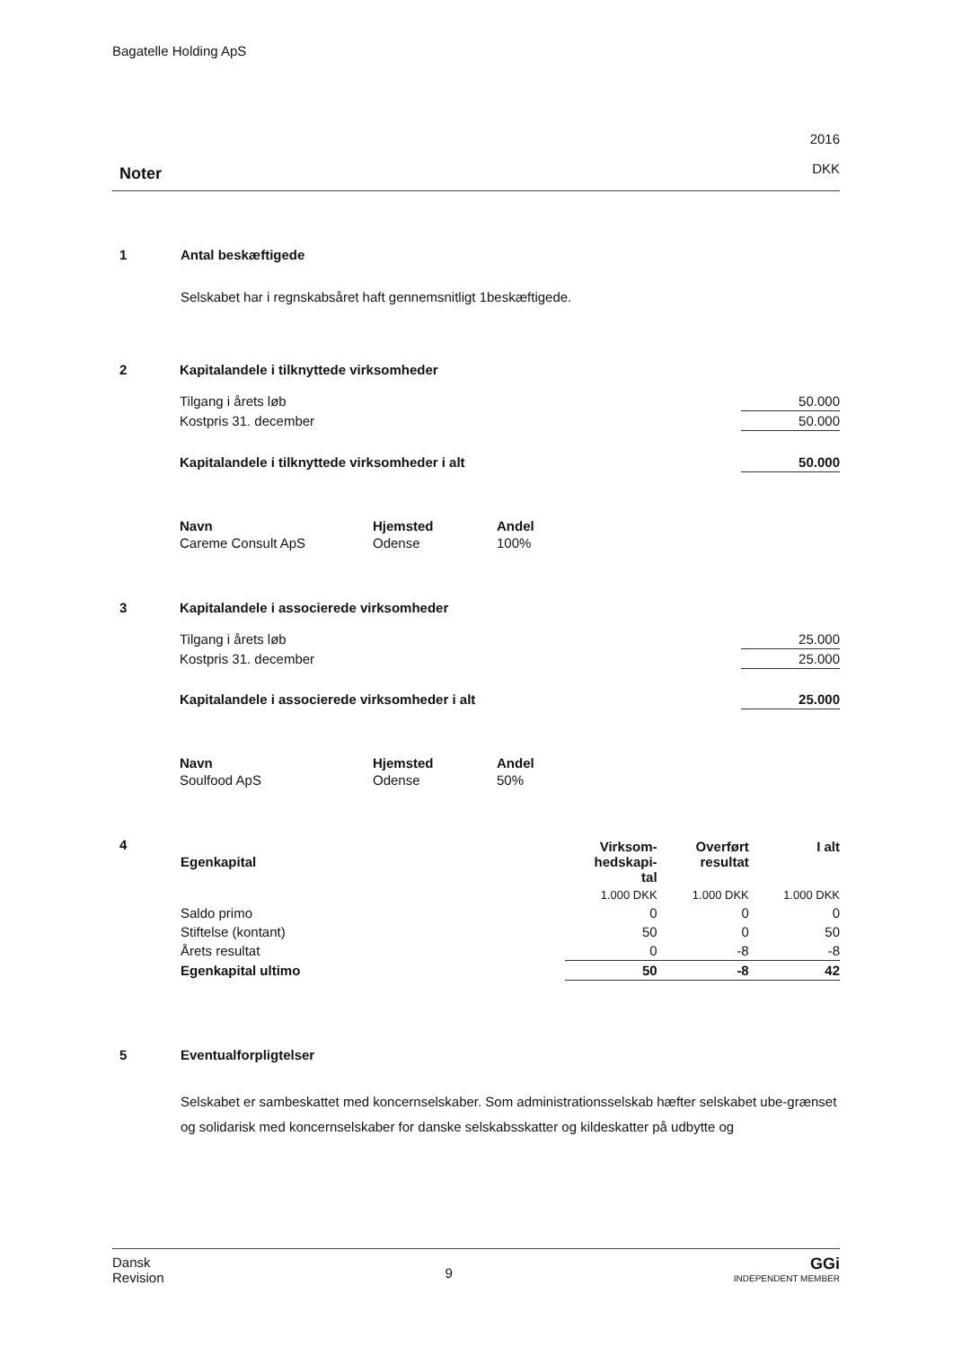Bagatelle Holding ApS
Noter
2016
DKK
1 Antal beskæftigede
Selskabet har i regnskabsåret haft gennemsnitligt 1beskæftigede.
2 Kapitalandele i tilknyttede virksomheder
| Tilgang i årets løb | 50.000 |
| Kostpris 31. december | 50.000 |
| Kapitalandele i tilknyttede virksomheder i alt | 50.000 |
| Navn | Hjemsted | Andel |
| --- | --- | --- |
| Careme Consult ApS | Odense | 100% |
3 Kapitalandele i associerede virksomheder
| Tilgang i årets løb | 25.000 |
| Kostpris 31. december | 25.000 |
| Kapitalandele i associerede virksomheder i alt | 25.000 |
| Navn | Hjemsted | Andel |
| --- | --- | --- |
| Soulfood ApS | Odense | 50% |
4
| Egenkapital | Virksom- hedskapi- tal | Overført resultat | I alt |
| --- | --- | --- | --- |
| | 1.000 DKK | 1.000 DKK | 1.000 DKK |
| Saldo primo | 0 | 0 | 0 |
| Stiftelse (kontant) | 50 | 0 | 50 |
| Årets resultat | 0 | -8 | -8 |
| Egenkapital ultimo | 50 | -8 | 42 |
5 Eventualforpligtelser
Selskabet er sambeskattet med koncernselskaber. Som administrationsselskab hæfter selskabet ube-grænset og solidarisk med koncernselskaber for danske selskabsskatter og kildeskatter på udbytte og
Dansk
Revision
9
GGi
INDEPENDENT MEMBER